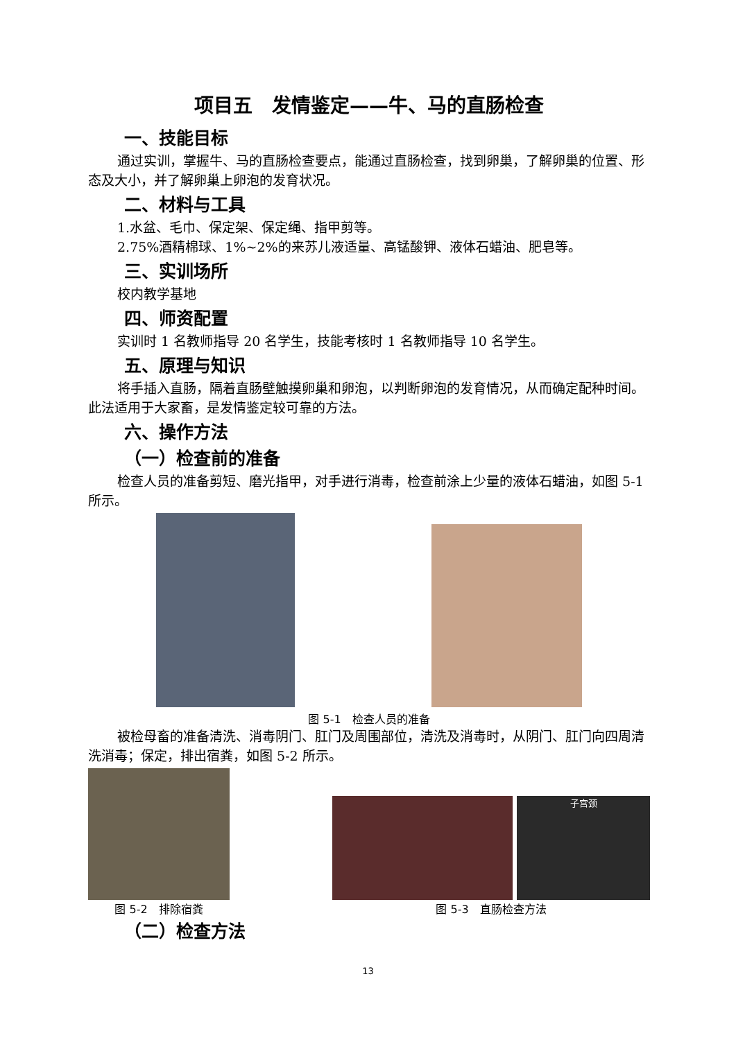项目五　发情鉴定——牛、马的直肠检查
一、技能目标
通过实训，掌握牛、马的直肠检查要点，能通过直肠检查，找到卵巢，了解卵巢的位置、形态及大小，并了解卵巢上卵泡的发育状况。
二、材料与工具
1.水盆、毛巾、保定架、保定绳、指甲剪等。
2.75%酒精棉球、1%~2%的来苏儿液适量、高锰酸钾、液体石蜡油、肥皂等。
三、实训场所
校内教学基地
四、师资配置
实训时 1 名教师指导 20 名学生，技能考核时 1 名教师指导 10 名学生。
五、原理与知识
将手插入直肠，隔着直肠壁触摸卵巢和卵泡，以判断卵泡的发育情况，从而确定配种时间。此法适用于大家畜，是发情鉴定较可靠的方法。
六、操作方法
（一）检查前的准备
检查人员的准备剪短、磨光指甲，对手进行消毒，检查前涂上少量的液体石蜡油，如图 5-1 所示。
图 5-1　检查人员的准备
被检母畜的准备清洗、消毒阴门、肛门及周围部位，清洗及消毒时，从阴门、肛门向四周清洗消毒；保定，排出宿粪，如图 5-2 所示。
图 5-2　排除宿粪
子宫颈
图 5-3　直肠检查方法
（二）检查方法
13